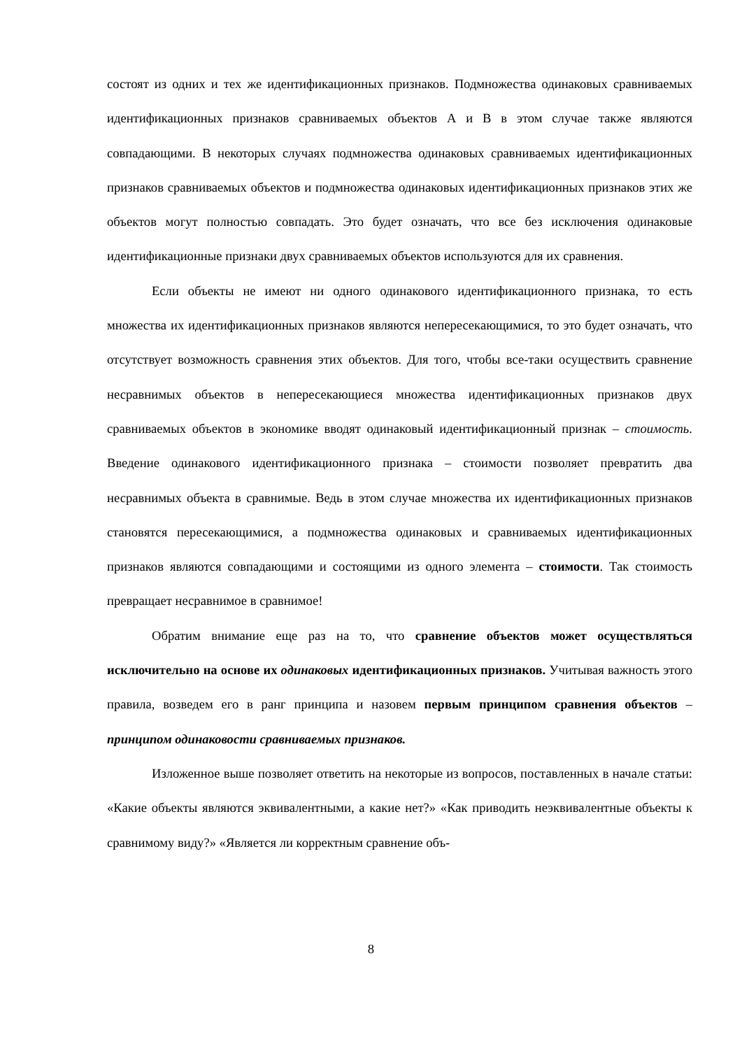состоят из одних и тех же идентификационных признаков. Подмножества одинаковых сравниваемых идентификационных признаков сравниваемых объектов А и В в этом случае также являются совпадающими. В некоторых случаях подмножества одинаковых сравниваемых идентификационных признаков сравниваемых объектов и подмножества одинаковых идентификационных признаков этих же объектов могут полностью совпадать. Это будет означать, что все без исключения одинаковые идентификационные признаки двух сравниваемых объектов используются для их сравнения.
Если объекты не имеют ни одного одинакового идентификационного признака, то есть множества их идентификационных признаков являются непересекающимися, то это будет означать, что отсутствует возможность сравнения этих объектов. Для того, чтобы все-таки осуществить сравнение несравнимых объектов в непересекающиеся множества идентификационных признаков двух сравниваемых объектов в экономике вводят одинаковый идентификационный признак – стоимость. Введение одинакового идентификационного признака – стоимости позволяет превратить два несравнимых объекта в сравнимые. Ведь в этом случае множества их идентификационных признаков становятся пересекающимися, а подмножества одинаковых и сравниваемых идентификационных признаков являются совпадающими и состоящими из одного элемента – стоимости. Так стоимость превращает несравнимое в сравнимое!
Обратим внимание еще раз на то, что сравнение объектов может осуществляться исключительно на основе их одинаковых идентификационных признаков. Учитывая важность этого правила, возведем его в ранг принципа и назовем первым принципом сравнения объектов – принципом одинаковости сравниваемых признаков.
Изложенное выше позволяет ответить на некоторые из вопросов, поставленных в начале статьи: «Какие объекты являются эквивалентными, а какие нет?» «Как приводить неэквивалентные объекты к сравнимому виду?» «Является ли корректным сравнение объ-
8